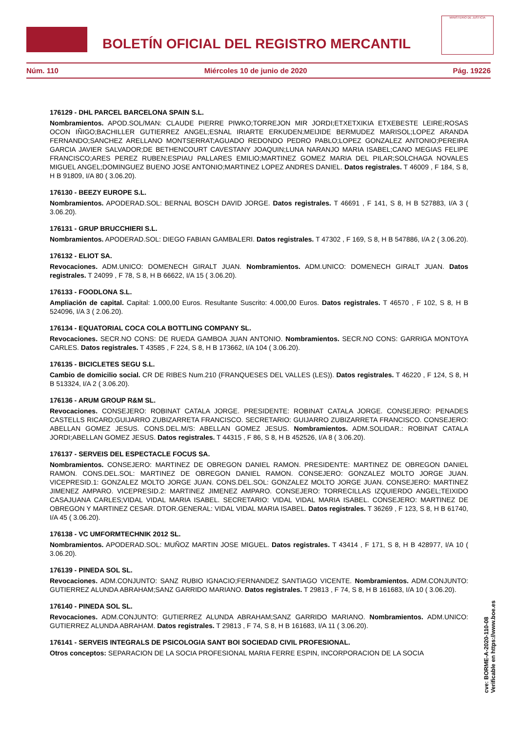BOLETÍN OFICIAL DEL REGISTRO MERCANTIL
MINISTERIO DE JUSTICIA
Núm. 110 Miércoles 10 de junio de 2020 Pág. 19226
176129 - DHL PARCEL BARCELONA SPAIN S.L.
Nombramientos. APOD.SOL/MAN: CLAUDE PIERRE PIWKO;TORREJON MIR JORDI;ETXETXIKIA ETXEBESTE LEIRE;ROSAS OCON IÑIGO;BACHILLER GUTIERREZ ANGEL;ESNAL IRIARTE ERKUDEN;MEIJIDE BERMUDEZ MARISOL;LOPEZ ARANDA FERNANDO;SANCHEZ ARELLANO MONTSERRAT;AGUADO REDONDO PEDRO PABLO;LOPEZ GONZALEZ ANTONIO;PEREIRA GARCIA JAVIER SALVADOR;DE BETHENCOURT CAVESTANY JOAQUIN;LUNA NARANJO MARIA ISABEL;CANO MEGIAS FELIPE FRANCISCO;ARES PEREZ RUBEN;ESPIAU PALLARES EMILIO;MARTINEZ GOMEZ MARIA DEL PILAR;SOLCHAGA NOVALES MIGUEL ANGEL;DOMINGUEZ BUENO JOSE ANTONIO;MARTINEZ LOPEZ ANDRES DANIEL. Datos registrales. T 46009 , F 184, S 8, H B 91809, I/A 80 ( 3.06.20).
176130 - BEEZY EUROPE S.L.
Nombramientos. APODERAD.SOL: BERNAL BOSCH DAVID JORGE. Datos registrales. T 46691 , F 141, S 8, H B 527883, I/A 3 ( 3.06.20).
176131 - GRUP BRUCCHIERI S.L.
Nombramientos. APODERAD.SOL: DIEGO FABIAN GAMBALERI. Datos registrales. T 47302 , F 169, S 8, H B 547886, I/A 2 ( 3.06.20).
176132 - ELIOT SA.
Revocaciones. ADM.UNICO: DOMENECH GIRALT JUAN. Nombramientos. ADM.UNICO: DOMENECH GIRALT JUAN. Datos registrales. T 24099 , F 78, S 8, H B 66622, I/A 15 ( 3.06.20).
176133 - FOODLONA S.L.
Ampliación de capital. Capital: 1.000,00 Euros. Resultante Suscrito: 4.000,00 Euros. Datos registrales. T 46570 , F 102, S 8, H B 524096, I/A 3 ( 2.06.20).
176134 - EQUATORIAL COCA COLA BOTTLING COMPANY SL.
Revocaciones. SECR.NO CONS: DE RUEDA GAMBOA JUAN ANTONIO. Nombramientos. SECR.NO CONS: GARRIGA MONTOYA CARLES. Datos registrales. T 43585 , F 224, S 8, H B 173662, I/A 104 ( 3.06.20).
176135 - BICICLETES SEGU S.L.
Cambio de domicilio social. CR DE RIBES Num.210 (FRANQUESES DEL VALLES (LES)). Datos registrales. T 46220 , F 124, S 8, H B 513324, I/A 2 ( 3.06.20).
176136 - ARUM GROUP R&M SL.
Revocaciones. CONSEJERO: ROBINAT CATALA JORGE. PRESIDENTE: ROBINAT CATALA JORGE. CONSEJERO: PENADES CASTELLS RICARD;GUIJARRO ZUBIZARRETA FRANCISCO. SECRETARIO: GUIJARRO ZUBIZARRETA FRANCISCO. CONSEJERO: ABELLAN GOMEZ JESUS. CONS.DEL.M/S: ABELLAN GOMEZ JESUS. Nombramientos. ADM.SOLIDAR.: ROBINAT CATALA JORDI;ABELLAN GOMEZ JESUS. Datos registrales. T 44315 , F 86, S 8, H B 452526, I/A 8 ( 3.06.20).
176137 - SERVEIS DEL ESPECTACLE FOCUS SA.
Nombramientos. CONSEJERO: MARTINEZ DE OBREGON DANIEL RAMON. PRESIDENTE: MARTINEZ DE OBREGON DANIEL RAMON. CONS.DEL.SOL: MARTINEZ DE OBREGON DANIEL RAMON. CONSEJERO: GONZALEZ MOLTO JORGE JUAN. VICEPRESID.1: GONZALEZ MOLTO JORGE JUAN. CONS.DEL.SOL: GONZALEZ MOLTO JORGE JUAN. CONSEJERO: MARTINEZ JIMENEZ AMPARO. VICEPRESID.2: MARTINEZ JIMENEZ AMPARO. CONSEJERO: TORRECILLAS IZQUIERDO ANGEL;TEIXIDO CASAJUANA CARLES;VIDAL VIDAL MARIA ISABEL. SECRETARIO: VIDAL VIDAL MARIA ISABEL. CONSEJERO: MARTINEZ DE OBREGON Y MARTINEZ CESAR. DTOR.GENERAL: VIDAL VIDAL MARIA ISABEL. Datos registrales. T 36269 , F 123, S 8, H B 61740, I/A 45 ( 3.06.20).
176138 - VC UMFORMTECHNIK 2012 SL.
Nombramientos. APODERAD.SOL: MUÑOZ MARTIN JOSE MIGUEL. Datos registrales. T 43414 , F 171, S 8, H B 428977, I/A 10 ( 3.06.20).
176139 - PINEDA SOL SL.
Revocaciones. ADM.CONJUNTO: SANZ RUBIO IGNACIO;FERNANDEZ SANTIAGO VICENTE. Nombramientos. ADM.CONJUNTO: GUTIERREZ ALUNDA ABRAHAM;SANZ GARRIDO MARIANO. Datos registrales. T 29813 , F 74, S 8, H B 161683, I/A 10 ( 3.06.20).
176140 - PINEDA SOL SL.
Revocaciones. ADM.CONJUNTO: GUTIERREZ ALUNDA ABRAHAM;SANZ GARRIDO MARIANO. Nombramientos. ADM.UNICO: GUTIERREZ ALUNDA ABRAHAM. Datos registrales. T 29813 , F 74, S 8, H B 161683, I/A 11 ( 3.06.20).
176141 - SERVEIS INTEGRALS DE PSICOLOGIA SANT BOI SOCIEDAD CIVIL PROFESIONAL.
Otros conceptos: SEPARACION DE LA SOCIA PROFESIONAL MARIA FERRE ESPIN, INCORPORACION DE LA SOCIA
cve: BORME-A-2020-110-08
Verificable en https://www.boe.es